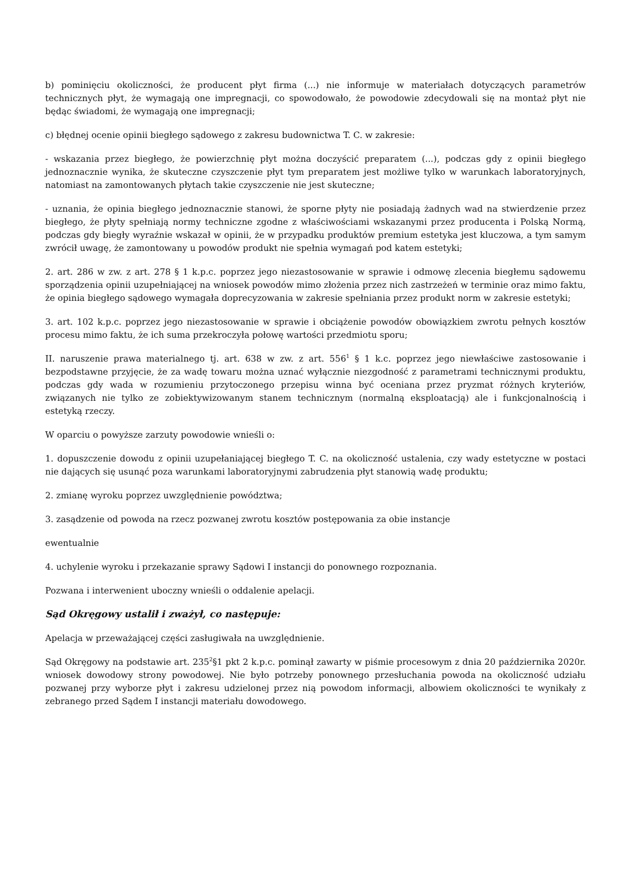b) pominięciu okoliczności, że producent płyt firma (...) nie informuje w materiałach dotyczących parametrów technicznych płyt, że wymagają one impregnacji, co spowodowało, że powodowie zdecydowali się na montaż płyt nie będąc świadomi, że wymagają one impregnacji;
c) błędnej ocenie opinii biegłego sądowego z zakresu budownictwa T. C. w zakresie:
- wskazania przez biegłego, że powierzchnię płyt można doczyścić preparatem (...), podczas gdy z opinii biegłego jednoznacznie wynika, że skuteczne czyszczenie płyt tym preparatem jest możliwe tylko w warunkach laboratoryjnych, natomiast na zamontowanych płytach takie czyszczenie nie jest skuteczne;
- uznania, że opinia biegłego jednoznacznie stanowi, że sporne płyty nie posiadają żadnych wad na stwierdzenie przez biegłego, że płyty spełniają normy techniczne zgodne z właściwościami wskazanymi przez producenta i Polską Normą, podczas gdy biegły wyraźnie wskazał w opinii, że w przypadku produktów premium estetyka jest kluczowa, a tym samym zwrócił uwagę, że zamontowany u powodów produkt nie spełnia wymagań pod katem estetyki;
2. art. 286 w zw. z art. 278 § 1 k.p.c. poprzez jego niezastosowanie w sprawie i odmowę zlecenia biegłemu sądowemu sporządzenia opinii uzupełniającej na wniosek powodów mimo złożenia przez nich zastrzeżeń w terminie oraz mimo faktu, że opinia biegłego sądowego wymagała doprecyzowania w zakresie spełniania przez produkt norm w zakresie estetyki;
3. art. 102 k.p.c. poprzez jego niezastosowanie w sprawie i obciążenie powodów obowiązkiem zwrotu pełnych kosztów procesu mimo faktu, że ich suma przekroczyła połowę wartości przedmiotu sporu;
II. naruszenie prawa materialnego tj. art. 638 w zw. z art. 556<sup>1</sup> § 1 k.c. poprzez jego niewłaściwe zastosowanie i bezpodstawne przyjęcie, że za wadę towaru można uznać wyłącznie niezgodność z parametrami technicznymi produktu, podczas gdy wada w rozumieniu przytoczonego przepisu winna być oceniana przez pryzmat różnych kryteriów, związanych nie tylko ze zobiektywizowanym stanem technicznym (normalną eksploatacją) ale i funkcjonalnością i estetyką rzeczy.
W oparciu o powyższe zarzuty powodowie wnieśli o:
1. dopuszczenie dowodu z opinii uzupełaniającej biegłego T. C. na okoliczność ustalenia, czy wady estetyczne w postaci nie dających się usunąć poza warunkami laboratoryjnymi zabrudzenia płyt stanowią wadę produktu;
2. zmianę wyroku poprzez uwzględnienie powództwa;
3. zasądzenie od powoda na rzecz pozwanej zwrotu kosztów postępowania za obie instancje
ewentualnie
4. uchylenie wyroku i przekazanie sprawy Sądowi I instancji do ponownego rozpoznania.
Pozwana i interwenient uboczny wnieśli o oddalenie apelacji.
Sąd Okręgowy ustalił i zważył, co następuje:
Apelacja w przeważającej części zasługiwała na uwzględnienie.
Sąd Okręgowy na podstawie art. 235<sup>2</sup>§1 pkt 2 k.p.c. pominął zawarty w piśmie procesowym z dnia 20 października 2020r. wniosek dowodowy strony powodowej. Nie było potrzeby ponownego przesłuchania powoda na okoliczność udziału pozwanej przy wyborze płyt i zakresu udzielonej przez nią powodom informacji, albowiem okoliczności te wynikały z zebranego przed Sądem I instancji materiału dowodowego.